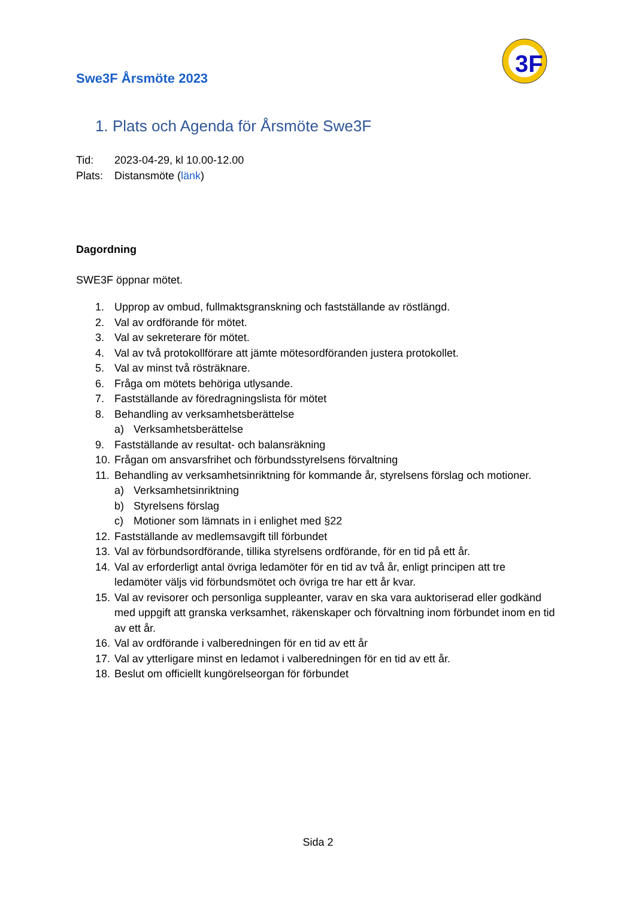Swe3F Årsmöte 2023
3F
1. Plats och Agenda för Årsmöte Swe3F
Tid: 2023-04-29, kl 10.00-12.00
Plats: Distansmöte (länk)
Dagordning
SWE3F öppnar mötet.
1. Upprop av ombud, fullmaktsgranskning och fastställande av röstlängd.
2. Val av ordförande för mötet.
3. Val av sekreterare för mötet.
4. Val av två protokollförare att jämte mötesordföranden justera protokollet.
5. Val av minst två rösträknare.
6. Fråga om mötets behöriga utlysande.
7. Fastställande av föredragningslista för mötet
8. Behandling av verksamhetsberättelse
a) Verksamhetsberättelse
9. Fastställande av resultat- och balansräkning
10. Frågan om ansvarsfrihet och förbundsstyrelsens förvaltning
11. Behandling av verksamhetsinriktning för kommande år, styrelsens förslag och motioner.
a) Verksamhetsinriktning
b) Styrelsens förslag
c) Motioner som lämnats in i enlighet med §22
12. Fastställande av medlemsavgift till förbundet
13. Val av förbundsordförande, tillika styrelsens ordförande, för en tid på ett år.
14. Val av erforderligt antal övriga ledamöter för en tid av två år, enligt principen att tre ledamöter väljs vid förbundsmötet och övriga tre har ett år kvar.
15. Val av revisorer och personliga suppleanter, varav en ska vara auktoriserad eller godkänd med uppgift att granska verksamhet, räkenskaper och förvaltning inom förbundet inom en tid av ett år.
16. Val av ordförande i valberedningen för en tid av ett år
17. Val av ytterligare minst en ledamot i valberedningen för en tid av ett år.
18. Beslut om officiellt kungörelseorgan för förbundet
Sida 2